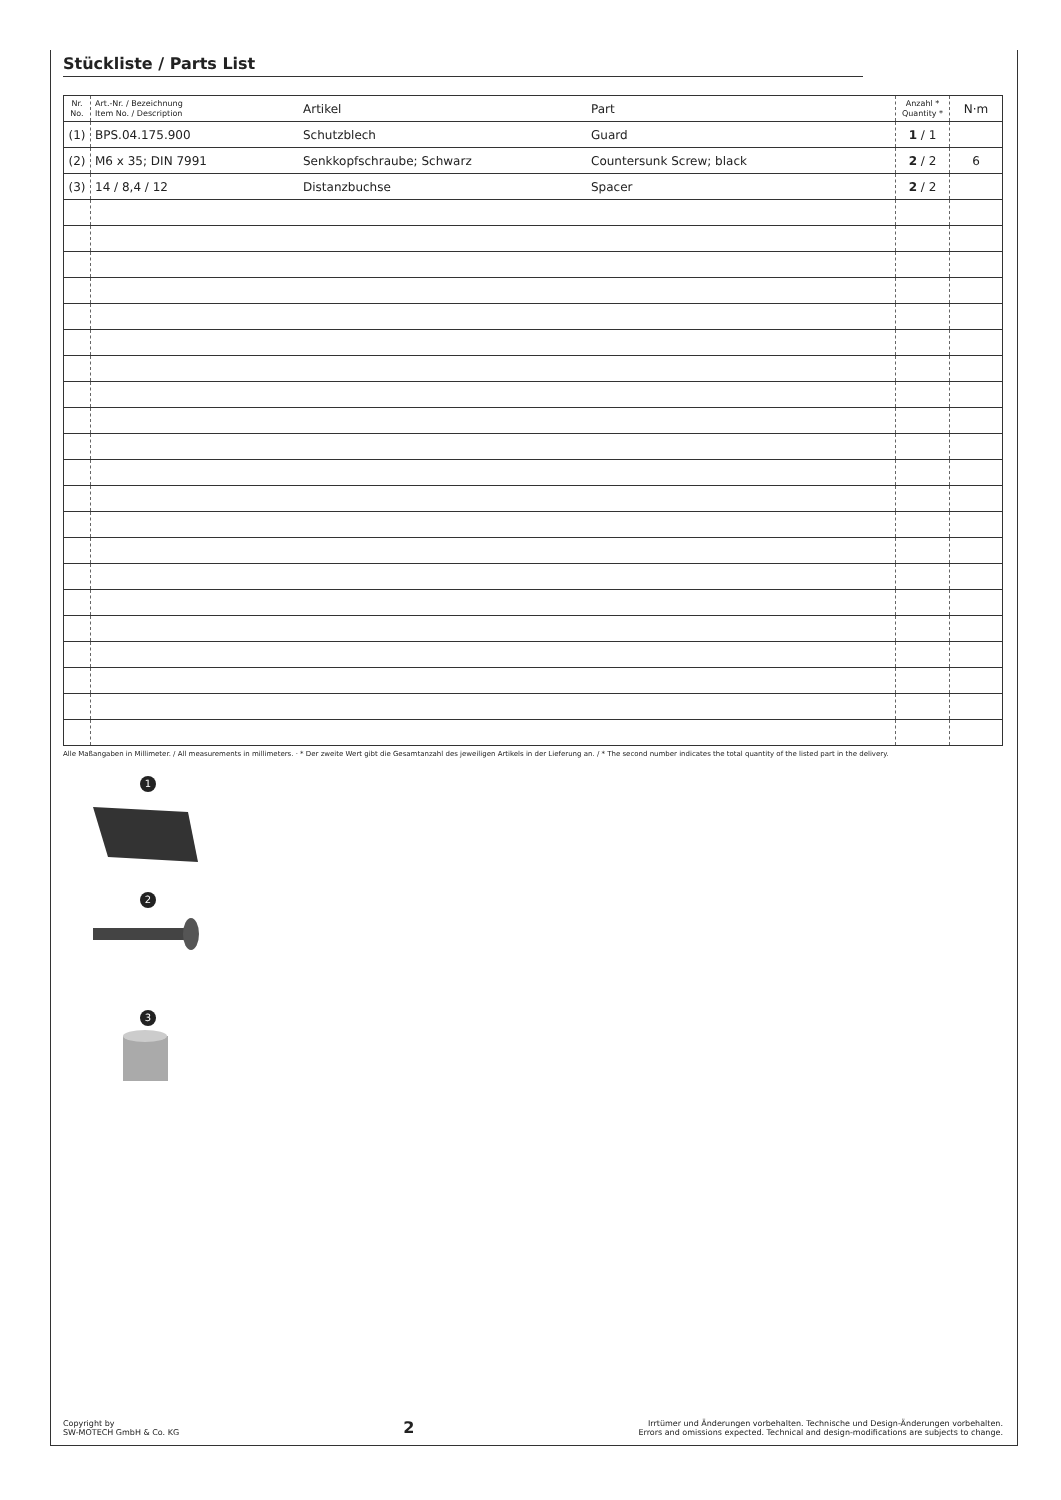Stückliste / Parts List
| Nr. No. | Art.-Nr. / Bezeichnung Item No. / Description | Artikel | Part | Anzahl * Quantity * | N·m |
| --- | --- | --- | --- | --- | --- |
| (1) | BPS.04.175.900 | Schutzblech | Guard | 1 / 1 | |
| (2) | M6 x 35; DIN 7991 | Senkkopfschraube; Schwarz | Countersunk Screw; black | 2 / 2 | 6 |
| (3) | 14 / 8,4 / 12 | Distanzbuchse | Spacer | 2 / 2 | |
Alle Maßangaben in Millimeter. / All measurements in millimeters. · * Der zweite Wert gibt die Gesamtanzahl des jeweiligen Artikels in der Lieferung an. / * The second number indicates the total quantity of the listed part in the delivery.
1
2
3
Copyright by
SW-MOTECH GmbH & Co. KG
2
Irrtümer und Änderungen vorbehalten. Technische und Design-Änderungen vorbehalten.
Errors and omissions expected. Technical and design-modifications are subjects to change.